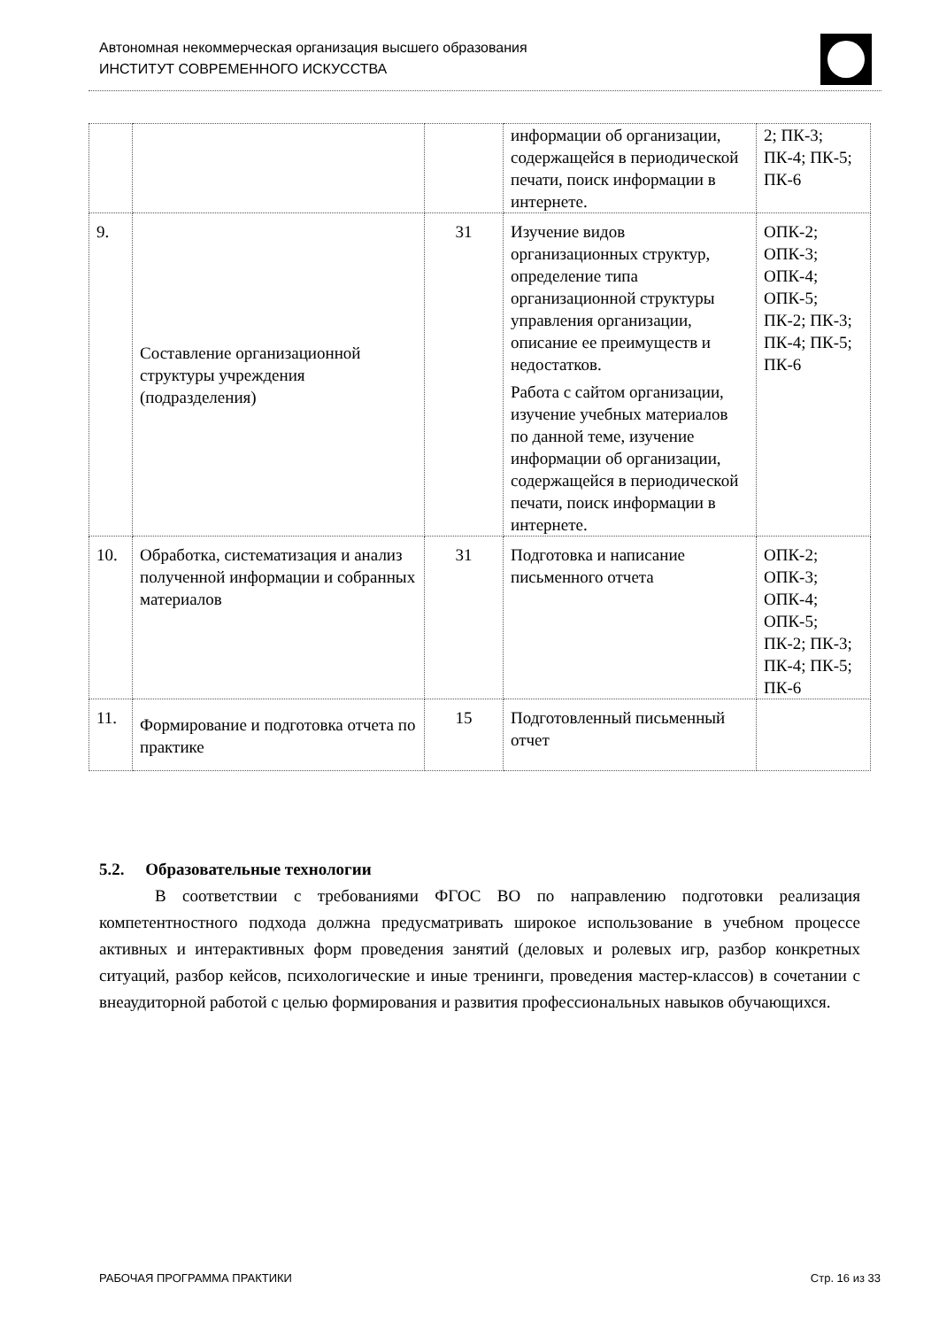Автономная некоммерческая организация высшего образования
ИНСТИТУТ СОВРЕМЕННОГО ИСКУССТВА
| | | | информации об организации, содержащейся в периодической печати, поиск информации в интернете. | 2; ПК-3; ПК-4; ПК-5; ПК-6 |
| 9. | Составление организационной структуры учреждения (подразделения) | 31 | Изучение видов организационных структур, определение типа организационной структуры управления организации, описание ее преимуществ и недостатков. Работа с сайтом организации, изучение учебных материалов по данной теме, изучение информации об организации, содержащейся в периодической печати, поиск информации в интернете. | ОПК-2; ОПК-3; ОПК-4; ОПК-5; ПК-2; ПК-3; ПК-4; ПК-5; ПК-6 |
| 10. | Обработка, систематизация и анализ полученной информации и собранных материалов | 31 | Подготовка и написание письменного отчета | ОПК-2; ОПК-3; ОПК-4; ОПК-5; ПК-2; ПК-3; ПК-4; ПК-5; ПК-6 |
| 11. | Формирование и подготовка отчета по практике | 15 | Подготовленный письменный отчет | |
5.2. Образовательные технологии
В соответствии с требованиями ФГОС ВО по направлению подготовки реализация компетентностного подхода должна предусматривать широкое использование в учебном процессе активных и интерактивных форм проведения занятий (деловых и ролевых игр, разбор конкретных ситуаций, разбор кейсов, психологические и иные тренинги, проведения мастер-классов) в сочетании с внеаудиторной работой с целью формирования и развития профессиональных навыков обучающихся.
РАБОЧАЯ ПРОГРАММА ПРАКТИКИ Стр. 16 из 33